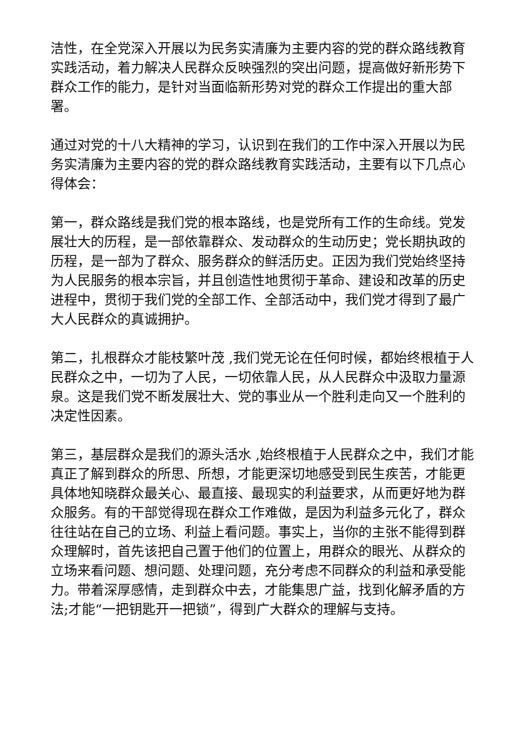洁性，在全党深入开展以为民务实清廉为主要内容的党的群众路线教育实践活动，着力解决人民群众反映强烈的突出问题，提高做好新形势下群众工作的能力，是针对当面临新形势对党的群众工作提出的重大部署。
通过对党的十八大精神的学习，认识到在我们的工作中深入开展以为民务实清廉为主要内容的党的群众路线教育实践活动，主要有以下几点心得体会：
第一，群众路线是我们党的根本路线，也是党所有工作的生命线。党发展壮大的历程，是一部依靠群众、发动群众的生动历史；党长期执政的历程，是一部为了群众、服务群众的鲜活历史。正因为我们党始终坚持为人民服务的根本宗旨，并且创造性地贯彻于革命、建设和改革的历史进程中，贯彻于我们党的全部工作、全部活动中，我们党才得到了最广大人民群众的真诚拥护。
第二，扎根群众才能枝繁叶茂 ,我们党无论在任何时候，都始终根植于人民群众之中，一切为了人民，一切依靠人民，从人民群众中汲取力量源泉。这是我们党不断发展壮大、党的事业从一个胜利走向又一个胜利的决定性因素。
第三，基层群众是我们的源头活水 ,始终根植于人民群众之中，我们才能真正了解到群众的所思、所想，才能更深切地感受到民生疾苦，才能更具体地知晓群众最关心、最直接、最现实的利益要求，从而更好地为群众服务。有的干部觉得现在群众工作难做，是因为利益多元化了，群众往往站在自己的立场、利益上看问题。事实上，当你的主张不能得到群众理解时，首先该把自己置于他们的位置上，用群众的眼光、从群众的立场来看问题、想问题、处理问题，充分考虑不同群众的利益和承受能力。带着深厚感情，走到群众中去，才能集思广益，找到化解矛盾的方法;才能“一把钥匙开一把锁”，得到广大群众的理解与支持。